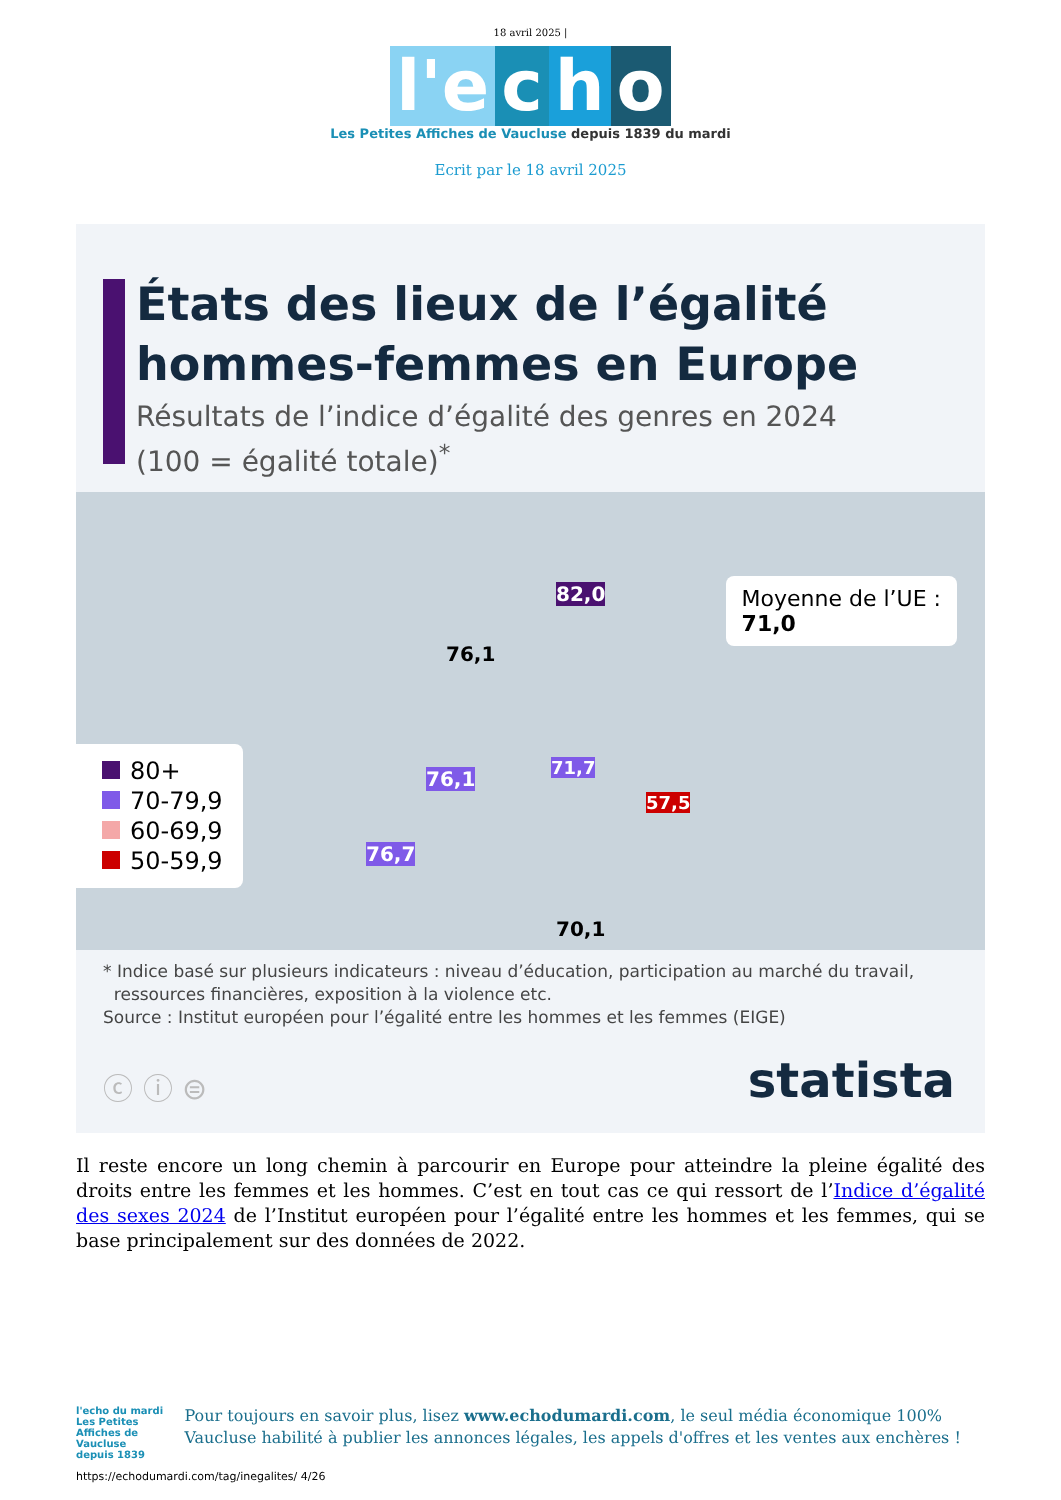18 avril 2025 |
l'e c h o
Les Petites Affiches de Vaucluse depuis 1839 du mardi
Ecrit par le 18 avril 2025
États des lieux de l’égalité
hommes-femmes en Europe
Résultats de l’indice d’égalité des genres en 2024
(100 = égalité totale)<sup>*</sup>
82,0
76,1
76,1 71,7
57,5
76,7
70,1
80+
70-79,9
60-69,9
50-59,9
Moyenne de l’UE :
71,0
* Indice basé sur plusieurs indicateurs : niveau d’éducation, participation au marché du travail,
ressources financières, exposition à la violence etc.
Source : Institut européen pour l’égalité entre les hommes et les femmes (EIGE)
ⓒ ⓘ ⊜ statista
Il reste encore un long chemin à parcourir en Europe pour atteindre la pleine égalité des droits entre les femmes et les hommes. C’est en tout cas ce qui ressort de l’Indice d’égalité des sexes 2024 de l’Institut européen pour l’égalité entre les hommes et les femmes, qui se base principalement sur des données de 2022.
l'echo du mardi
Les Petites Affiches de Vaucluse depuis 1839
Pour toujours en savoir plus, lisez www.echodumardi.com, le seul média économique 100% Vaucluse habilité à publier les annonces légales, les appels d'offres et les ventes aux enchères !
https://echodumardi.com/tag/inegalites/ 4/26